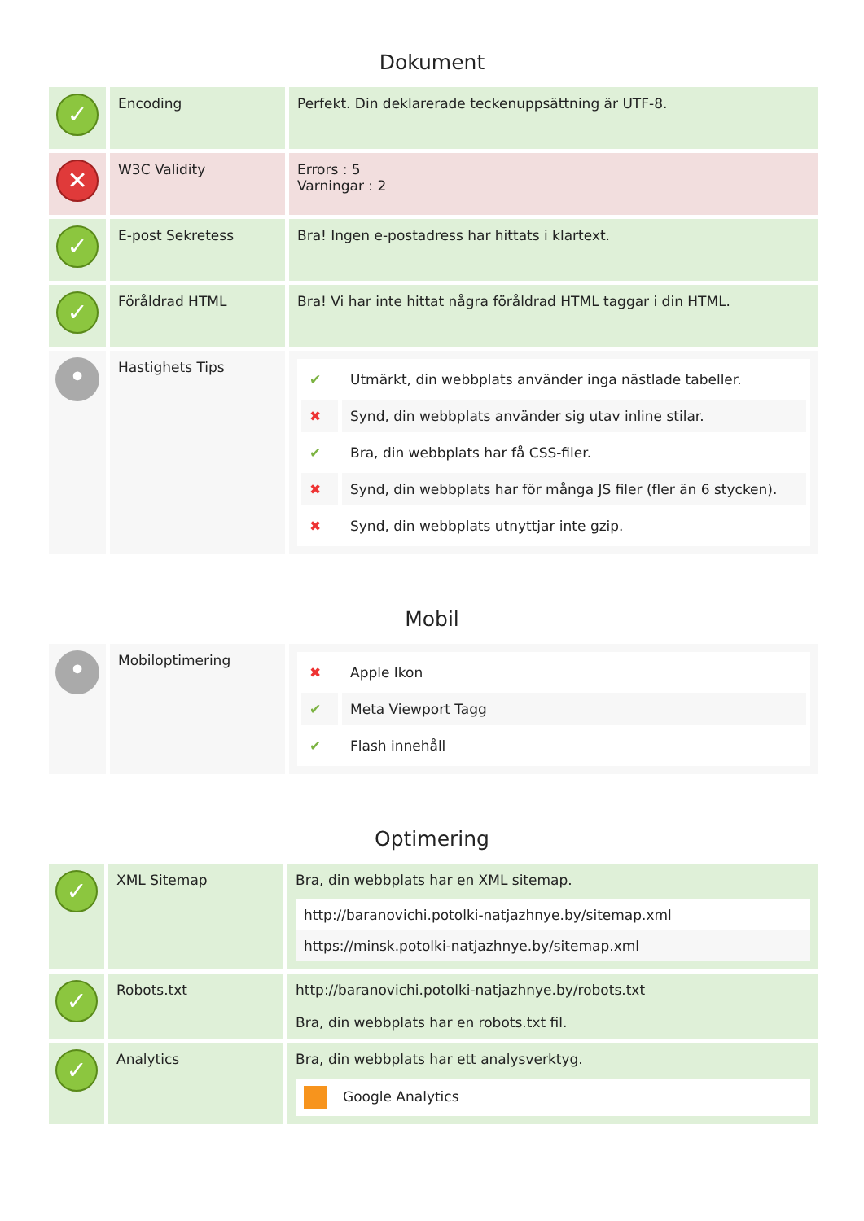Dokument
| ✓ | Encoding | Perfekt. Din deklarerade teckenuppsättning är UTF-8. |
| ✕ | W3C Validity | Errors : 5 Varningar : 2 |
| ✓ | E-post Sekretess | Bra! Ingen e-postadress har hittats i klartext. |
| ✓ | Föråldrad HTML | Bra! Vi har inte hittat några föråldrad HTML taggar i din HTML. |
| • | Hastighets Tips | / ✔ / Utmärkt, din webbplats använder inga nästlade tabeller. / / ✖ / Synd, din webbplats använder sig utav inline stilar. / / ✔ / Bra, din webbplats har få CSS-filer. / / ✖ / Synd, din webbplats har för många JS filer (fler än 6 stycken). / / ✖ / Synd, din webbplats utnyttjar inte gzip. / |
Mobil
| • | Mobiloptimering | / ✖ / Apple Ikon / / ✔ / Meta Viewport Tagg / / ✔ / Flash innehåll / |
Optimering
| ✓ | XML Sitemap | Bra, din webbplats har en XML sitemap. / http://baranovichi.potolki-natjazhnye.by/sitemap.xml / / https://minsk.potolki-natjazhnye.by/sitemap.xml / |
| ✓ | Robots.txt | http://baranovichi.potolki-natjazhnye.by/robots.txt Bra, din webbplats har en robots.txt fil. |
| ✓ | Analytics | Bra, din webbplats har ett analysverktyg. / Google Analytics / |